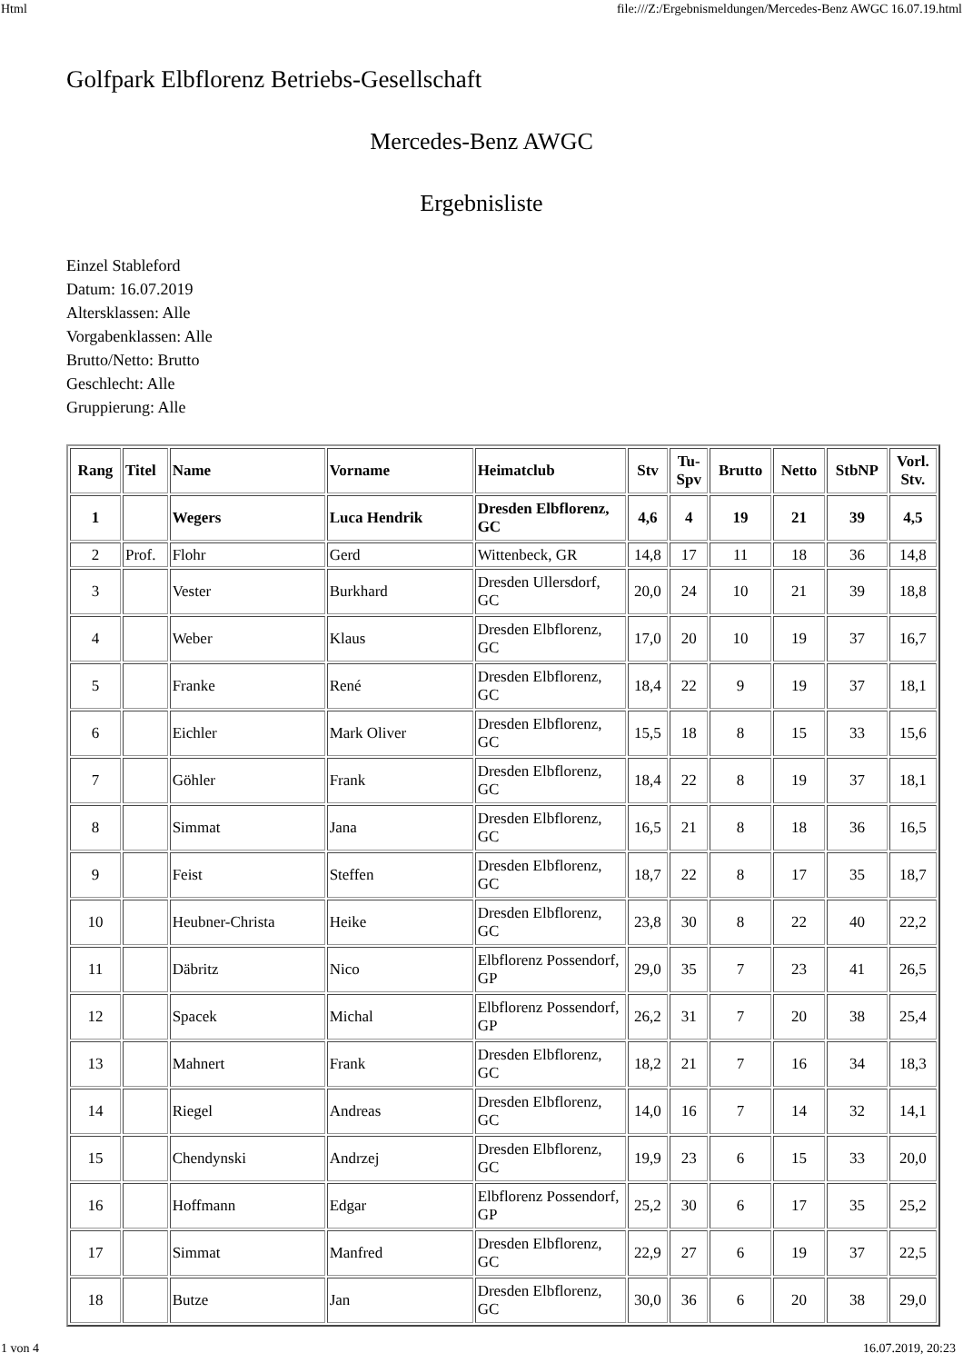Html file:///Z:/Ergebnismeldungen/Mercedes-Benz AWGC 16.07.19.html
Golfpark Elbflorenz Betriebs-Gesellschaft
Mercedes-Benz AWGC
Ergebnisliste
Einzel Stableford
Datum: 16.07.2019
Altersklassen: Alle
Vorgabenklassen: Alle
Brutto/Netto: Brutto
Geschlecht: Alle
Gruppierung: Alle
| Rang | Titel | Name | Vorname | Heimatclub | Stv | Tu- Spv | Brutto | Netto | StbNP | Vorl. Stv. |
| --- | --- | --- | --- | --- | --- | --- | --- | --- | --- | --- |
| 1 | | Wegers | Luca Hendrik | Dresden Elbflorenz, GC | 4,6 | 4 | 19 | 21 | 39 | 4,5 |
| 2 | Prof. | Flohr | Gerd | Wittenbeck, GR | 14,8 | 17 | 11 | 18 | 36 | 14,8 |
| 3 | | Vester | Burkhard | Dresden Ullersdorf, GC | 20,0 | 24 | 10 | 21 | 39 | 18,8 |
| 4 | | Weber | Klaus | Dresden Elbflorenz, GC | 17,0 | 20 | 10 | 19 | 37 | 16,7 |
| 5 | | Franke | René | Dresden Elbflorenz, GC | 18,4 | 22 | 9 | 19 | 37 | 18,1 |
| 6 | | Eichler | Mark Oliver | Dresden Elbflorenz, GC | 15,5 | 18 | 8 | 15 | 33 | 15,6 |
| 7 | | Göhler | Frank | Dresden Elbflorenz, GC | 18,4 | 22 | 8 | 19 | 37 | 18,1 |
| 8 | | Simmat | Jana | Dresden Elbflorenz, GC | 16,5 | 21 | 8 | 18 | 36 | 16,5 |
| 9 | | Feist | Steffen | Dresden Elbflorenz, GC | 18,7 | 22 | 8 | 17 | 35 | 18,7 |
| 10 | | Heubner-Christa | Heike | Dresden Elbflorenz, GC | 23,8 | 30 | 8 | 22 | 40 | 22,2 |
| 11 | | Däbritz | Nico | Elbflorenz Possendorf, GP | 29,0 | 35 | 7 | 23 | 41 | 26,5 |
| 12 | | Spacek | Michal | Elbflorenz Possendorf, GP | 26,2 | 31 | 7 | 20 | 38 | 25,4 |
| 13 | | Mahnert | Frank | Dresden Elbflorenz, GC | 18,2 | 21 | 7 | 16 | 34 | 18,3 |
| 14 | | Riegel | Andreas | Dresden Elbflorenz, GC | 14,0 | 16 | 7 | 14 | 32 | 14,1 |
| 15 | | Chendynski | Andrzej | Dresden Elbflorenz, GC | 19,9 | 23 | 6 | 15 | 33 | 20,0 |
| 16 | | Hoffmann | Edgar | Elbflorenz Possendorf, GP | 25,2 | 30 | 6 | 17 | 35 | 25,2 |
| 17 | | Simmat | Manfred | Dresden Elbflorenz, GC | 22,9 | 27 | 6 | 19 | 37 | 22,5 |
| 18 | | Butze | Jan | Dresden Elbflorenz, GC | 30,0 | 36 | 6 | 20 | 38 | 29,0 |
1 von 4 16.07.2019, 20:23